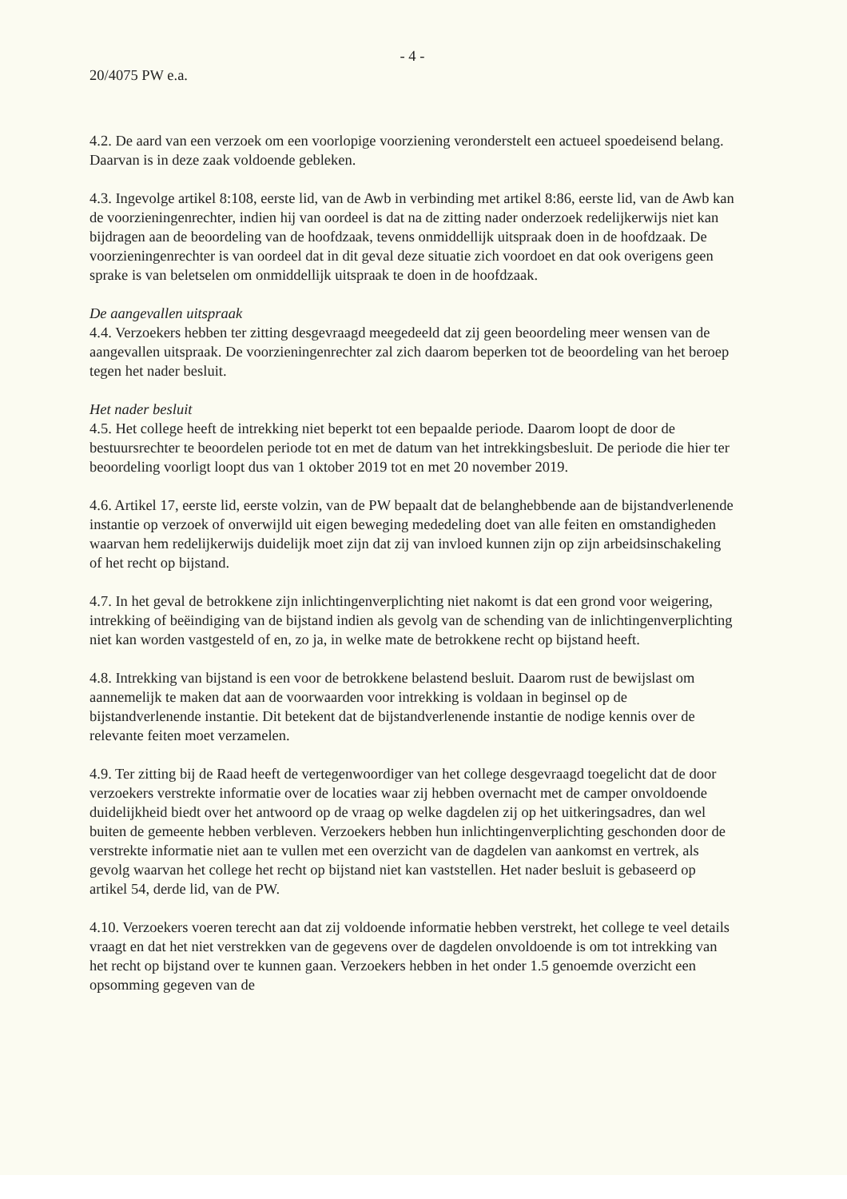- 4 -
20/4075 PW e.a.
4.2. De aard van een verzoek om een voorlopige voorziening veronderstelt een actueel spoedeisend belang. Daarvan is in deze zaak voldoende gebleken.
4.3. Ingevolge artikel 8:108, eerste lid, van de Awb in verbinding met artikel 8:86, eerste lid, van de Awb kan de voorzieningenrechter, indien hij van oordeel is dat na de zitting nader onderzoek redelijkerwijs niet kan bijdragen aan de beoordeling van de hoofdzaak, tevens onmiddellijk uitspraak doen in de hoofdzaak. De voorzieningenrechter is van oordeel dat in dit geval deze situatie zich voordoet en dat ook overigens geen sprake is van beletselen om onmiddellijk uitspraak te doen in de hoofdzaak.
De aangevallen uitspraak
4.4. Verzoekers hebben ter zitting desgevraagd meegedeeld dat zij geen beoordeling meer wensen van de aangevallen uitspraak. De voorzieningenrechter zal zich daarom beperken tot de beoordeling van het beroep tegen het nader besluit.
Het nader besluit
4.5. Het college heeft de intrekking niet beperkt tot een bepaalde periode. Daarom loopt de door de bestuursrechter te beoordelen periode tot en met de datum van het intrekkingsbesluit. De periode die hier ter beoordeling voorligt loopt dus van 1 oktober 2019 tot en met 20 november 2019.
4.6. Artikel 17, eerste lid, eerste volzin, van de PW bepaalt dat de belanghebbende aan de bijstandverlenende instantie op verzoek of onverwijld uit eigen beweging mededeling doet van alle feiten en omstandigheden waarvan hem redelijkerwijs duidelijk moet zijn dat zij van invloed kunnen zijn op zijn arbeidsinschakeling of het recht op bijstand.
4.7. In het geval de betrokkene zijn inlichtingenverplichting niet nakomt is dat een grond voor weigering, intrekking of beëindiging van de bijstand indien als gevolg van de schending van de inlichtingenverplichting niet kan worden vastgesteld of en, zo ja, in welke mate de betrokkene recht op bijstand heeft.
4.8. Intrekking van bijstand is een voor de betrokkene belastend besluit. Daarom rust de bewijslast om aannemelijk te maken dat aan de voorwaarden voor intrekking is voldaan in beginsel op de bijstandverlenende instantie. Dit betekent dat de bijstandverlenende instantie de nodige kennis over de relevante feiten moet verzamelen.
4.9. Ter zitting bij de Raad heeft de vertegenwoordiger van het college desgevraagd toegelicht dat de door verzoekers verstrekte informatie over de locaties waar zij hebben overnacht met de camper onvoldoende duidelijkheid biedt over het antwoord op de vraag op welke dagdelen zij op het uitkeringsadres, dan wel buiten de gemeente hebben verbleven. Verzoekers hebben hun inlichtingenverplichting geschonden door de verstrekte informatie niet aan te vullen met een overzicht van de dagdelen van aankomst en vertrek, als gevolg waarvan het college het recht op bijstand niet kan vaststellen. Het nader besluit is gebaseerd op artikel 54, derde lid, van de PW.
4.10. Verzoekers voeren terecht aan dat zij voldoende informatie hebben verstrekt, het college te veel details vraagt en dat het niet verstrekken van de gegevens over de dagdelen onvoldoende is om tot intrekking van het recht op bijstand over te kunnen gaan. Verzoekers hebben in het onder 1.5 genoemde overzicht een opsomming gegeven van de